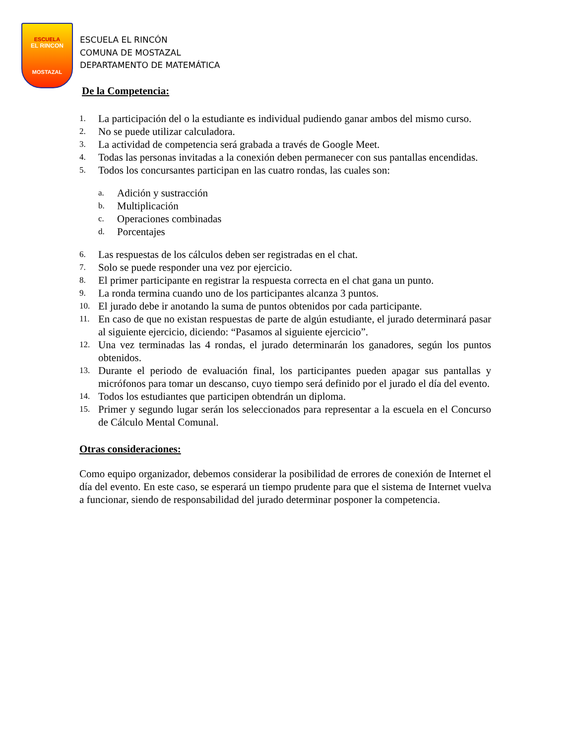ESCUELA
EL RINCON
MOSTAZAL
ESCUELA EL RINCÓN
COMUNA DE MOSTAZAL
DEPARTAMENTO DE MATEMÁTICA
De la Competencia:
1. La participación del o la estudiante es individual pudiendo ganar ambos del mismo curso.
2. No se puede utilizar calculadora.
3. La actividad de competencia será grabada a través de Google Meet.
4. Todas las personas invitadas a la conexión deben permanecer con sus pantallas encendidas.
5. Todos los concursantes participan en las cuatro rondas, las cuales son:
a. Adición y sustracción
b. Multiplicación
c. Operaciones combinadas
d. Porcentajes
6. Las respuestas de los cálculos deben ser registradas en el chat.
7. Solo se puede responder una vez por ejercicio.
8. El primer participante en registrar la respuesta correcta en el chat gana un punto.
9. La ronda termina cuando uno de los participantes alcanza 3 puntos.
10. El jurado debe ir anotando la suma de puntos obtenidos por cada participante.
11. En caso de que no existan respuestas de parte de algún estudiante, el jurado determinará pasar al siguiente ejercicio, diciendo: “Pasamos al siguiente ejercicio”.
12. Una vez terminadas las 4 rondas, el jurado determinarán los ganadores, según los puntos obtenidos.
13. Durante el periodo de evaluación final, los participantes pueden apagar sus pantallas y micrófonos para tomar un descanso, cuyo tiempo será definido por el jurado el día del evento.
14. Todos los estudiantes que participen obtendrán un diploma.
15. Primer y segundo lugar serán los seleccionados para representar a la escuela en el Concurso de Cálculo Mental Comunal.
Otras consideraciones:
Como equipo organizador, debemos considerar la posibilidad de errores de conexión de Internet el día del evento. En este caso, se esperará un tiempo prudente para que el sistema de Internet vuelva a funcionar, siendo de responsabilidad del jurado determinar posponer la competencia.